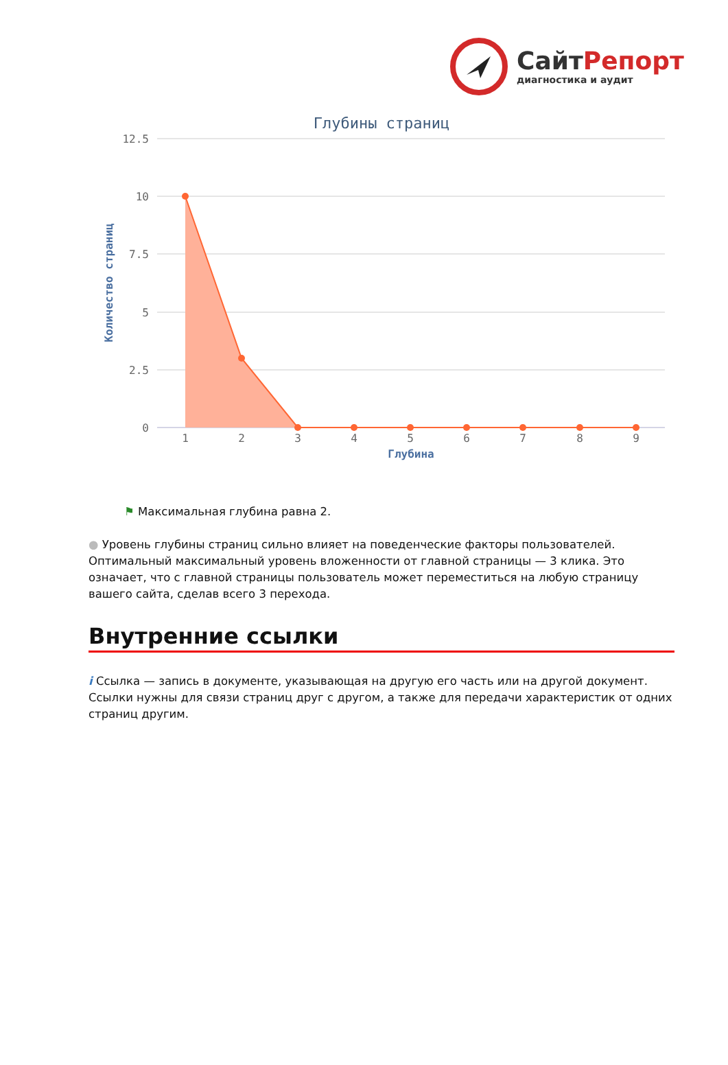СайтРепорт
диагностика и аудит
Глубины страниц
12.5
10
7.5
5
2.5
0
Количество страниц
1
2
3
4
5
6
7
8
9
Глубина
⚑ Максимальная глубина равна 2.
● Уровень глубины страниц сильно влияет на поведенческие факторы пользователей. Оптимальный максимальный уровень вложенности от главной страницы — 3 клика. Это означает, что с главной страницы пользователь может переместиться на любую страницу вашего сайта, сделав всего 3 перехода.
Внутренние ссылки
i Ссылка — запись в документе, указывающая на другую его часть или на другой документ. Ссылки нужны для связи страниц друг с другом, а также для передачи характеристик от одних страниц другим.